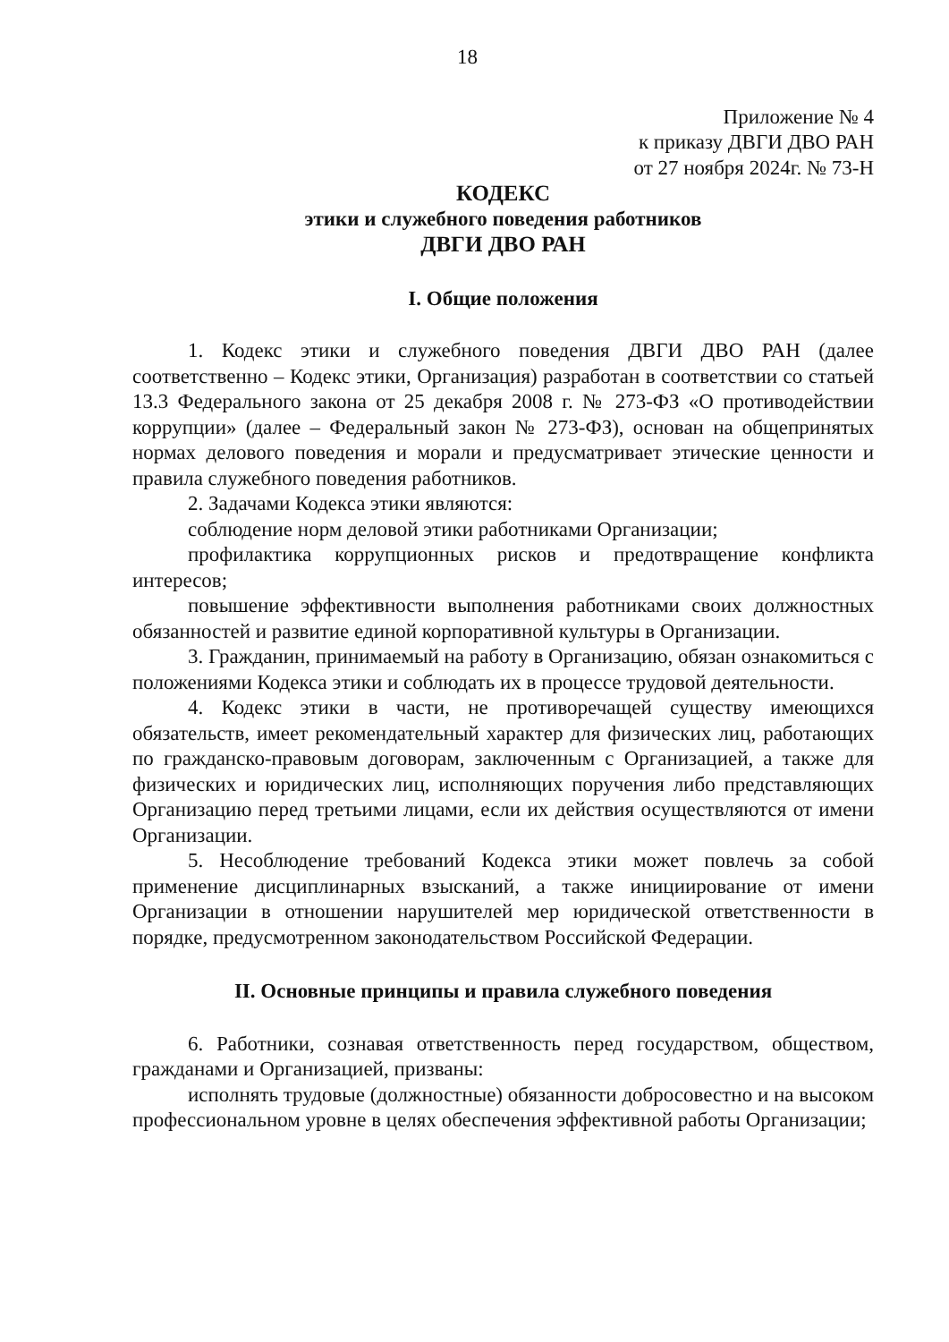18
Приложение № 4
к приказу ДВГИ ДВО РАН
от 27 ноября 2024г. № 73-Н
КОДЕКС
этики и служебного поведения работников
ДВГИ ДВО РАН
I. Общие положения
1. Кодекс этики и служебного поведения ДВГИ ДВО РАН (далее соответственно – Кодекс этики, Организация) разработан в соответствии со статьей 13.3 Федерального закона от 25 декабря 2008 г. № 273-ФЗ «О противодействии коррупции» (далее – Федеральный закон № 273-ФЗ), основан на общепринятых нормах делового поведения и морали и предусматривает этические ценности и правила служебного поведения работников.
2. Задачами Кодекса этики являются:
соблюдение норм деловой этики работниками Организации;
профилактика коррупционных рисков и предотвращение конфликта интересов;
повышение эффективности выполнения работниками своих должностных обязанностей и развитие единой корпоративной культуры в Организации.
3. Гражданин, принимаемый на работу в Организацию, обязан ознакомиться с положениями Кодекса этики и соблюдать их в процессе трудовой деятельности.
4. Кодекс этики в части, не противоречащей существу имеющихся обязательств, имеет рекомендательный характер для физических лиц, работающих по гражданско-правовым договорам, заключенным с Организацией, а также для физических и юридических лиц, исполняющих поручения либо представляющих Организацию перед третьими лицами, если их действия осуществляются от имени Организации.
5. Несоблюдение требований Кодекса этики может повлечь за собой применение дисциплинарных взысканий, а также инициирование от имени Организации в отношении нарушителей мер юридической ответственности в порядке, предусмотренном законодательством Российской Федерации.
II. Основные принципы и правила служебного поведения
6. Работники, сознавая ответственность перед государством, обществом, гражданами и Организацией, призваны:
исполнять трудовые (должностные) обязанности добросовестно и на высоком профессиональном уровне в целях обеспечения эффективной работы Организации;